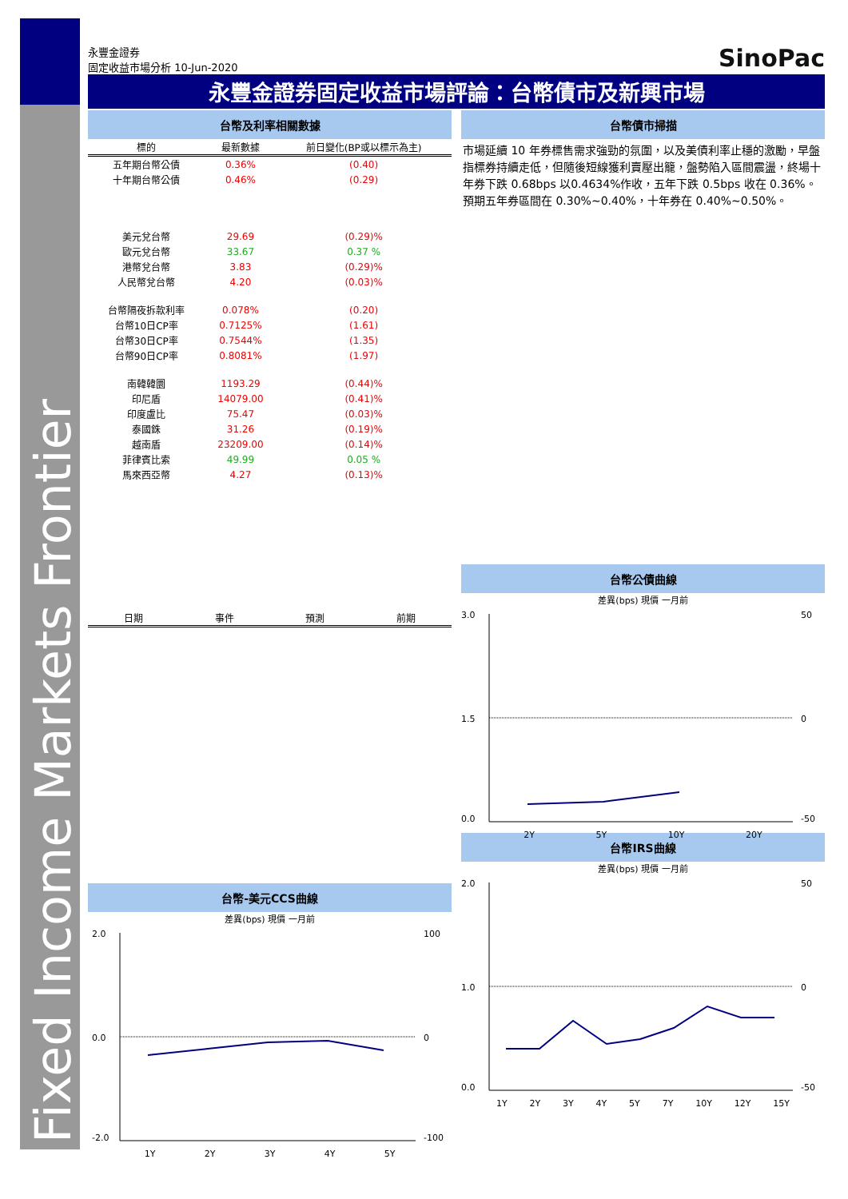永豐金證券
固定收益市場分析 10-Jun-2020
SinoPac
永豐金證券固定收益市場評論：台幣債市及新興市場
台幣及利率相關數據
| 標的 | 最新數據 | 前日變化(BP或以標示為主) |
| --- | --- | --- |
| 五年期台幣公債 | 0.36% | (0.40) |
| 十年期台幣公債 | 0.46% | (0.29) |
| 美元兌台幣 | 29.69 | (0.29)% |
| 歐元兌台幣 | 33.67 | 0.37 % |
| 港幣兌台幣 | 3.83 | (0.29)% |
| 人民幣兌台幣 | 4.20 | (0.03)% |
| 台幣隔夜拆款利率 | 0.078% | (0.20) |
| 台幣10日CP率 | 0.7125% | (1.61) |
| 台幣30日CP率 | 0.7544% | (1.35) |
| 台幣90日CP率 | 0.8081% | (1.97) |
| 南韓韓圜 | 1193.29 | (0.44)% |
| 印尼盾 | 14079.00 | (0.41)% |
| 印度盧比 | 75.47 | (0.03)% |
| 泰國銖 | 31.26 | (0.19)% |
| 越南盾 | 23209.00 | (0.14)% |
| 菲律賓比索 | 49.99 | 0.05 % |
| 馬來西亞幣 | 4.27 | (0.13)% |
| 日期 | 事件 | 預測 | 前期 |
| --- | --- | --- | --- |
台幣-美元CCS曲線
差異(bps) 現價 一月前
2.0
0.0
-2.0
100
0
-100
1Y 2Y 3Y 4Y 5Y
台幣債市掃描
市場延續 10 年券標售需求強勁的氛圍，以及美債利率止穩的激勵，早盤指標券持續走低，但隨後短線獲利賣壓出籠，盤勢陷入區間震盪，終場十年券下跌 0.68bps 以0.4634%作收，五年下跌 0.5bps 收在 0.36%。預期五年券區間在 0.30%~0.40%，十年券在 0.40%~0.50%。
台幣公債曲線
差異(bps) 現價 一月前
3.0
1.5
0.0
50
0
-50
2Y 5Y 10Y 20Y
台幣IRS曲線
差異(bps) 現價 一月前
2.0
1.0
0.0
50
0
-50
1Y 2Y 3Y 4Y 5Y 7Y 10Y 12Y 15Y
Fixed Income Markets Frontier